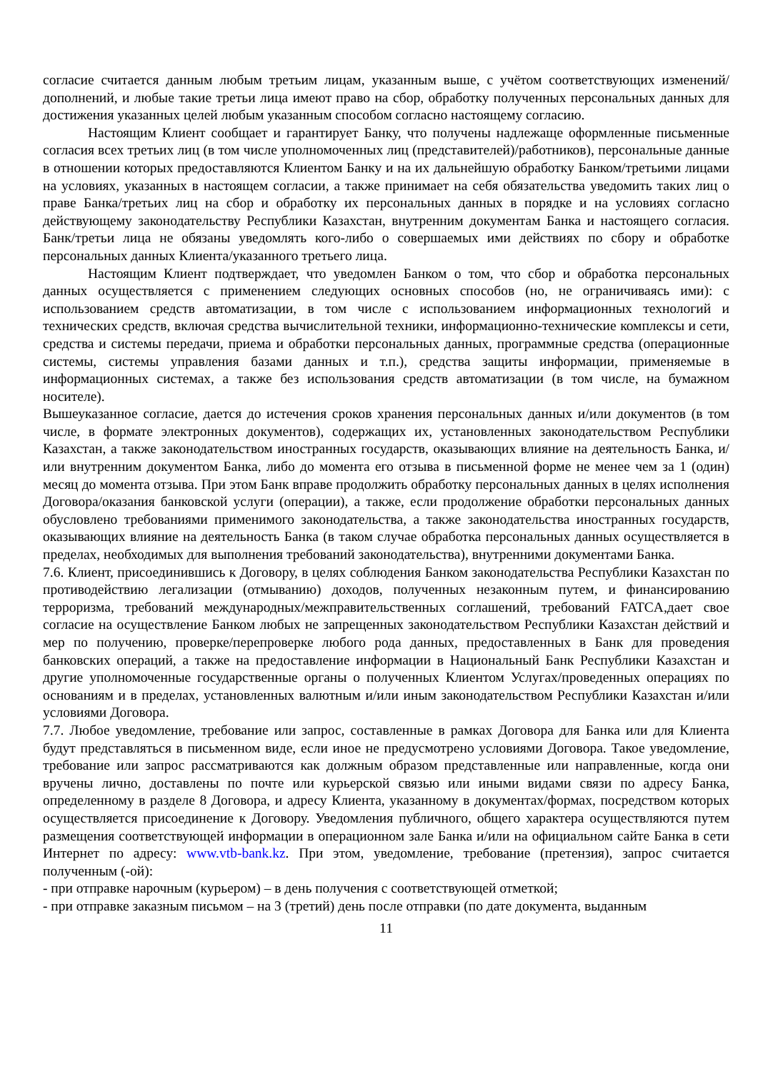согласие считается данным любым третьим лицам, указанным выше, с учётом соответствующих изменений/дополнений, и любые такие третьи лица имеют право на сбор, обработку полученных персональных данных для достижения указанных целей любым указанным способом согласно настоящему согласию.
Настоящим Клиент сообщает и гарантирует Банку, что получены надлежаще оформленные письменные согласия всех третьих лиц (в том числе уполномоченных лиц (представителей)/работников), персональные данные в отношении которых предоставляются Клиентом Банку и на их дальнейшую обработку Банком/третьими лицами на условиях, указанных в настоящем согласии, а также принимает на себя обязательства уведомить таких лиц о праве Банка/третьих лиц на сбор и обработку их персональных данных в порядке и на условиях согласно действующему законодательству Республики Казахстан, внутренним документам Банка и настоящего согласия. Банк/третьи лица не обязаны уведомлять кого-либо о совершаемых ими действиях по сбору и обработке персональных данных Клиента/указанного третьего лица.
Настоящим Клиент подтверждает, что уведомлен Банком о том, что сбор и обработка персональных данных осуществляется с применением следующих основных способов (но, не ограничиваясь ими): с использованием средств автоматизации, в том числе с использованием информационных технологий и технических средств, включая средства вычислительной техники, информационно-технические комплексы и сети, средства и системы передачи, приема и обработки персональных данных, программные средства (операционные системы, системы управления базами данных и т.п.), средства защиты информации, применяемые в информационных системах, а также без использования средств автоматизации (в том числе, на бумажном носителе).
Вышеуказанное согласие, дается до истечения сроков хранения персональных данных и/или документов (в том числе, в формате электронных документов), содержащих их, установленных законодательством Республики Казахстан, а также законодательством иностранных государств, оказывающих влияние на деятельность Банка, и/или внутренним документом Банка, либо до момента его отзыва в письменной форме не менее чем за 1 (один) месяц до момента отзыва. При этом Банк вправе продолжить обработку персональных данных в целях исполнения Договора/оказания банковской услуги (операции), а также, если продолжение обработки персональных данных обусловлено требованиями применимого законодательства, а также законодательства иностранных государств, оказывающих влияние на деятельность Банка (в таком случае обработка персональных данных осуществляется в пределах, необходимых для выполнения требований законодательства), внутренними документами Банка.
7.6. Клиент, присоединившись к Договору, в целях соблюдения Банком законодательства Республики Казахстан по противодействию легализации (отмыванию) доходов, полученных незаконным путем, и финансированию терроризма, требований международных/межправительственных соглашений, требований FATCA,дает свое согласие на осуществление Банком любых не запрещенных законодательством Республики Казахстан действий и мер по получению, проверке/перепроверке любого рода данных, предоставленных в Банк для проведения банковских операций, а также на предоставление информации в Национальный Банк Республики Казахстан и другие уполномоченные государственные органы о полученных Клиентом Услугах/проведенных операциях по основаниям и в пределах, установленных валютным и/или иным законодательством Республики Казахстан и/или условиями Договора.
7.7. Любое уведомление, требование или запрос, составленные в рамках Договора для Банка или для Клиента будут представляться в письменном виде, если иное не предусмотрено условиями Договора. Такое уведомление, требование или запрос рассматриваются как должным образом представленные или направленные, когда они вручены лично, доставлены по почте или курьерской связью или иными видами связи по адресу Банка, определенному в разделе 8 Договора, и адресу Клиента, указанному в документах/формах, посредством которых осуществляется присоединение к Договору. Уведомления публичного, общего характера осуществляются путем размещения соответствующей информации в операционном зале Банка и/или на официальном сайте Банка в сети Интернет по адресу: www.vtb-bank.kz. При этом, уведомление, требование (претензия), запрос считается полученным (-ой):
- при отправке нарочным (курьером) – в день получения с соответствующей отметкой;
- при отправке заказным письмом – на 3 (третий) день после отправки (по дате документа, выданным
11